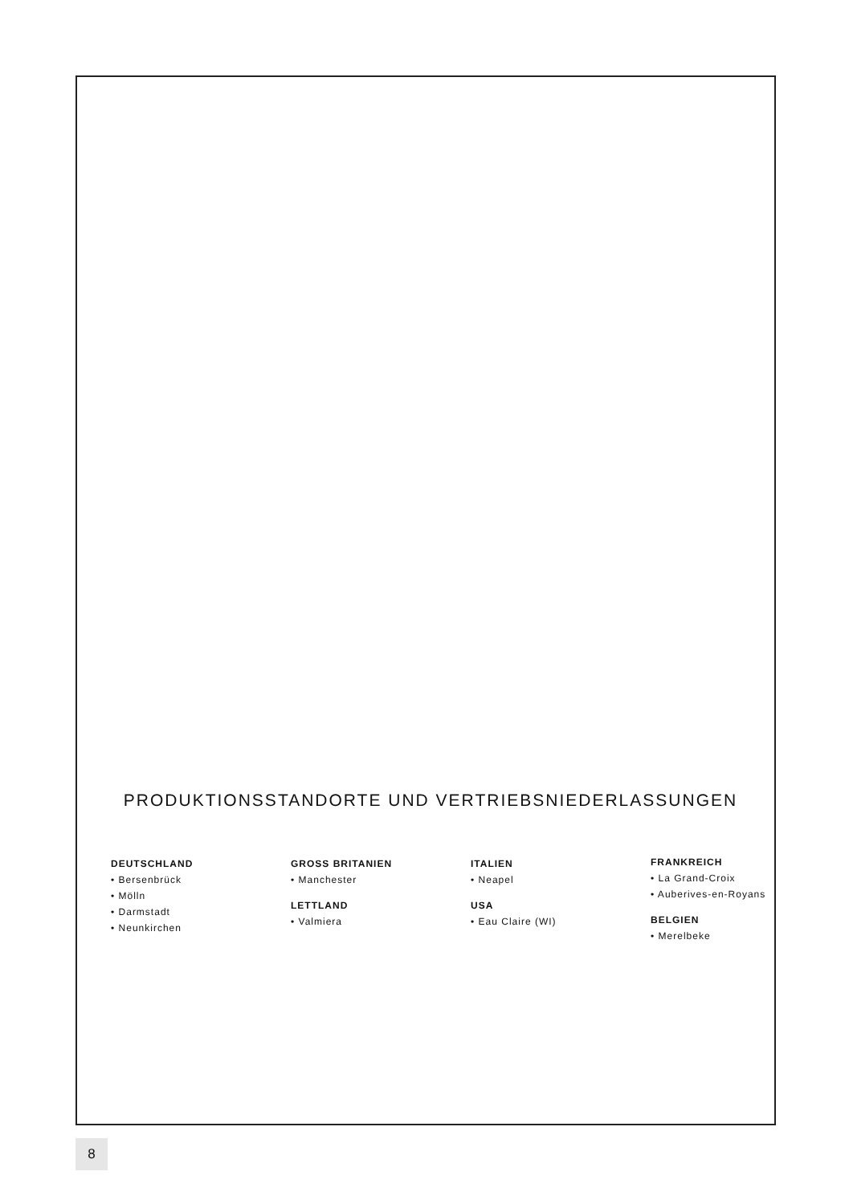PRODUKTIONSSTANDORTE UND VERTRIEBSNIEDERLASSUNGEN
DEUTSCHLAND
• Bersenbrück
• Mölln
• Darmstadt
• Neunkirchen
GROSS BRITANIEN
• Manchester
LETTLAND
• Valmiera
ITALIEN
• Neapel
USA
• Eau Claire (WI)
FRANKREICH
• La Grand-Croix
• Auberives-en-Royans
BELGIEN
• Merelbeke
8